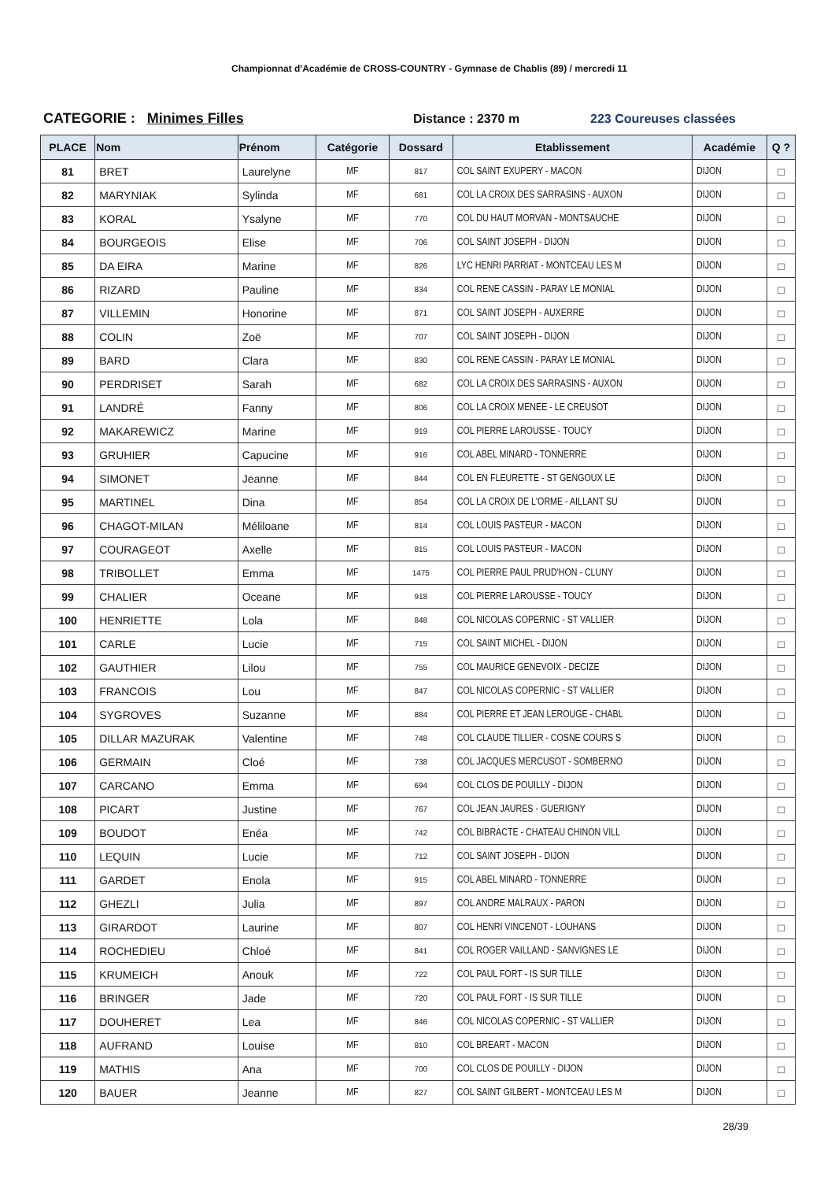Championnat d'Académie de CROSS-COUNTRY - Gymnase de Chablis (89) / mercredi 11
CATEGORIE : Minimes Filles Distance : 2370 m 223 Coureuses classées
| PLACE | Nom | Prénom | Catégorie | Dossard | Etablissement | Académie | Q ? |
| --- | --- | --- | --- | --- | --- | --- | --- |
| 81 | BRET | Laurelyne | MF | 817 | COL SAINT EXUPERY - MACON | DIJON | □ |
| 82 | MARYNIAK | Sylinda | MF | 681 | COL LA CROIX DES SARRASINS - AUXON | DIJON | □ |
| 83 | KORAL | Ysalyne | MF | 770 | COL DU HAUT MORVAN - MONTSAUCHE | DIJON | □ |
| 84 | BOURGEOIS | Elise | MF | 706 | COL SAINT JOSEPH - DIJON | DIJON | □ |
| 85 | DA EIRA | Marine | MF | 826 | LYC HENRI PARRIAT - MONTCEAU LES M | DIJON | □ |
| 86 | RIZARD | Pauline | MF | 834 | COL RENE CASSIN - PARAY LE MONIAL | DIJON | □ |
| 87 | VILLEMIN | Honorine | MF | 871 | COL SAINT JOSEPH - AUXERRE | DIJON | □ |
| 88 | COLIN | Zoë | MF | 707 | COL SAINT JOSEPH - DIJON | DIJON | □ |
| 89 | BARD | Clara | MF | 830 | COL RENE CASSIN - PARAY LE MONIAL | DIJON | □ |
| 90 | PERDRISET | Sarah | MF | 682 | COL LA CROIX DES SARRASINS - AUXON | DIJON | □ |
| 91 | LANDRÉ | Fanny | MF | 806 | COL LA CROIX MENEE - LE CREUSOT | DIJON | □ |
| 92 | MAKAREWICZ | Marine | MF | 919 | COL PIERRE LAROUSSE - TOUCY | DIJON | □ |
| 93 | GRUHIER | Capucine | MF | 916 | COL ABEL MINARD - TONNERRE | DIJON | □ |
| 94 | SIMONET | Jeanne | MF | 844 | COL EN FLEURETTE - ST GENGOUX LE | DIJON | □ |
| 95 | MARTINEL | Dina | MF | 854 | COL LA CROIX DE L'ORME - AILLANT SU | DIJON | □ |
| 96 | CHAGOT-MILAN | Méliloane | MF | 814 | COL LOUIS PASTEUR - MACON | DIJON | □ |
| 97 | COURAGEOT | Axelle | MF | 815 | COL LOUIS PASTEUR - MACON | DIJON | □ |
| 98 | TRIBOLLET | Emma | MF | 1475 | COL PIERRE PAUL PRUD'HON - CLUNY | DIJON | □ |
| 99 | CHALIER | Oceane | MF | 918 | COL PIERRE LAROUSSE - TOUCY | DIJON | □ |
| 100 | HENRIETTE | Lola | MF | 848 | COL NICOLAS COPERNIC - ST VALLIER | DIJON | □ |
| 101 | CARLE | Lucie | MF | 715 | COL SAINT MICHEL - DIJON | DIJON | □ |
| 102 | GAUTHIER | Lilou | MF | 755 | COL MAURICE GENEVOIX - DECIZE | DIJON | □ |
| 103 | FRANCOIS | Lou | MF | 847 | COL NICOLAS COPERNIC - ST VALLIER | DIJON | □ |
| 104 | SYGROVES | Suzanne | MF | 884 | COL PIERRE ET JEAN LEROUGE - CHABL | DIJON | □ |
| 105 | DILLAR MAZURAK | Valentine | MF | 748 | COL CLAUDE TILLIER - COSNE COURS S | DIJON | □ |
| 106 | GERMAIN | Cloé | MF | 738 | COL JACQUES MERCUSOT - SOMBERNO | DIJON | □ |
| 107 | CARCANO | Emma | MF | 694 | COL CLOS DE POUILLY - DIJON | DIJON | □ |
| 108 | PICART | Justine | MF | 767 | COL JEAN JAURES - GUERIGNY | DIJON | □ |
| 109 | BOUDOT | Enéa | MF | 742 | COL BIBRACTE - CHATEAU CHINON VILL | DIJON | □ |
| 110 | LEQUIN | Lucie | MF | 712 | COL SAINT JOSEPH - DIJON | DIJON | □ |
| 111 | GARDET | Enola | MF | 915 | COL ABEL MINARD - TONNERRE | DIJON | □ |
| 112 | GHEZLI | Julia | MF | 897 | COL ANDRE MALRAUX - PARON | DIJON | □ |
| 113 | GIRARDOT | Laurine | MF | 807 | COL HENRI VINCENOT - LOUHANS | DIJON | □ |
| 114 | ROCHEDIEU | Chloé | MF | 841 | COL ROGER VAILLAND - SANVIGNES LE | DIJON | □ |
| 115 | KRUMEICH | Anouk | MF | 722 | COL PAUL FORT - IS SUR TILLE | DIJON | □ |
| 116 | BRINGER | Jade | MF | 720 | COL PAUL FORT - IS SUR TILLE | DIJON | □ |
| 117 | DOUHERET | Lea | MF | 846 | COL NICOLAS COPERNIC - ST VALLIER | DIJON | □ |
| 118 | AUFRAND | Louise | MF | 810 | COL BREART - MACON | DIJON | □ |
| 119 | MATHIS | Ana | MF | 700 | COL CLOS DE POUILLY - DIJON | DIJON | □ |
| 120 | BAUER | Jeanne | MF | 827 | COL SAINT GILBERT - MONTCEAU LES M | DIJON | □ |
28/39